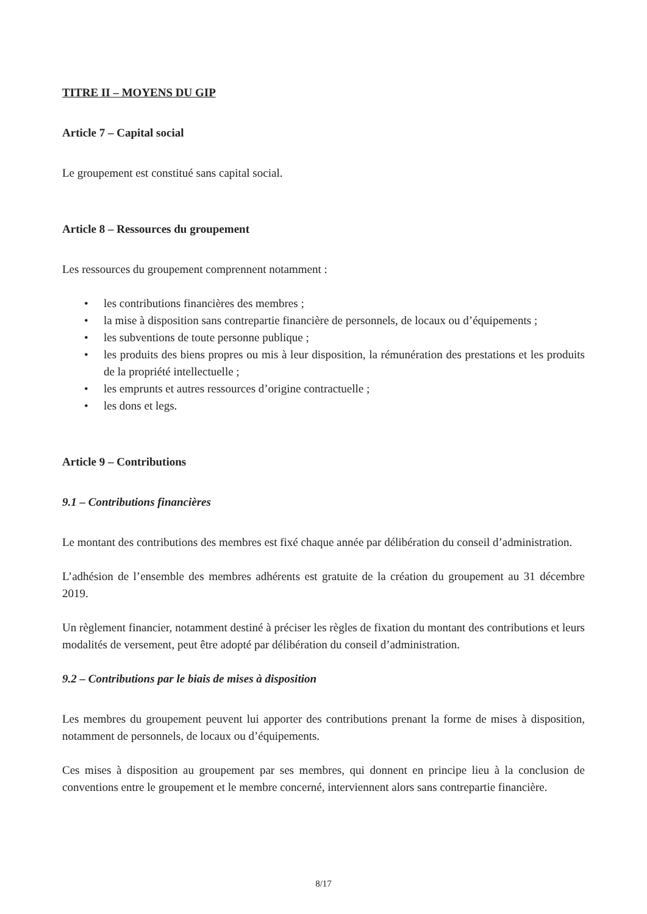TITRE II – MOYENS DU GIP
Article 7 – Capital social
Le groupement est constitué sans capital social.
Article 8 – Ressources du groupement
Les ressources du groupement comprennent notamment :
• les contributions financières des membres ;
• la mise à disposition sans contrepartie financière de personnels, de locaux ou d’équipements ;
• les subventions de toute personne publique ;
• les produits des biens propres ou mis à leur disposition, la rémunération des prestations et les produits de la propriété intellectuelle ;
• les emprunts et autres ressources d’origine contractuelle ;
• les dons et legs.
Article 9 – Contributions
9.1 – Contributions financières
Le montant des contributions des membres est fixé chaque année par délibération du conseil d’administration.
L’adhésion de l’ensemble des membres adhérents est gratuite de la création du groupement au 31 décembre 2019.
Un règlement financier, notamment destiné à préciser les règles de fixation du montant des contributions et leurs modalités de versement, peut être adopté par délibération du conseil d’administration.
9.2 – Contributions par le biais de mises à disposition
Les membres du groupement peuvent lui apporter des contributions prenant la forme de mises à disposition, notamment de personnels, de locaux ou d’équipements.
Ces mises à disposition au groupement par ses membres, qui donnent en principe lieu à la conclusion de conventions entre le groupement et le membre concerné, interviennent alors sans contrepartie financière.
8/17